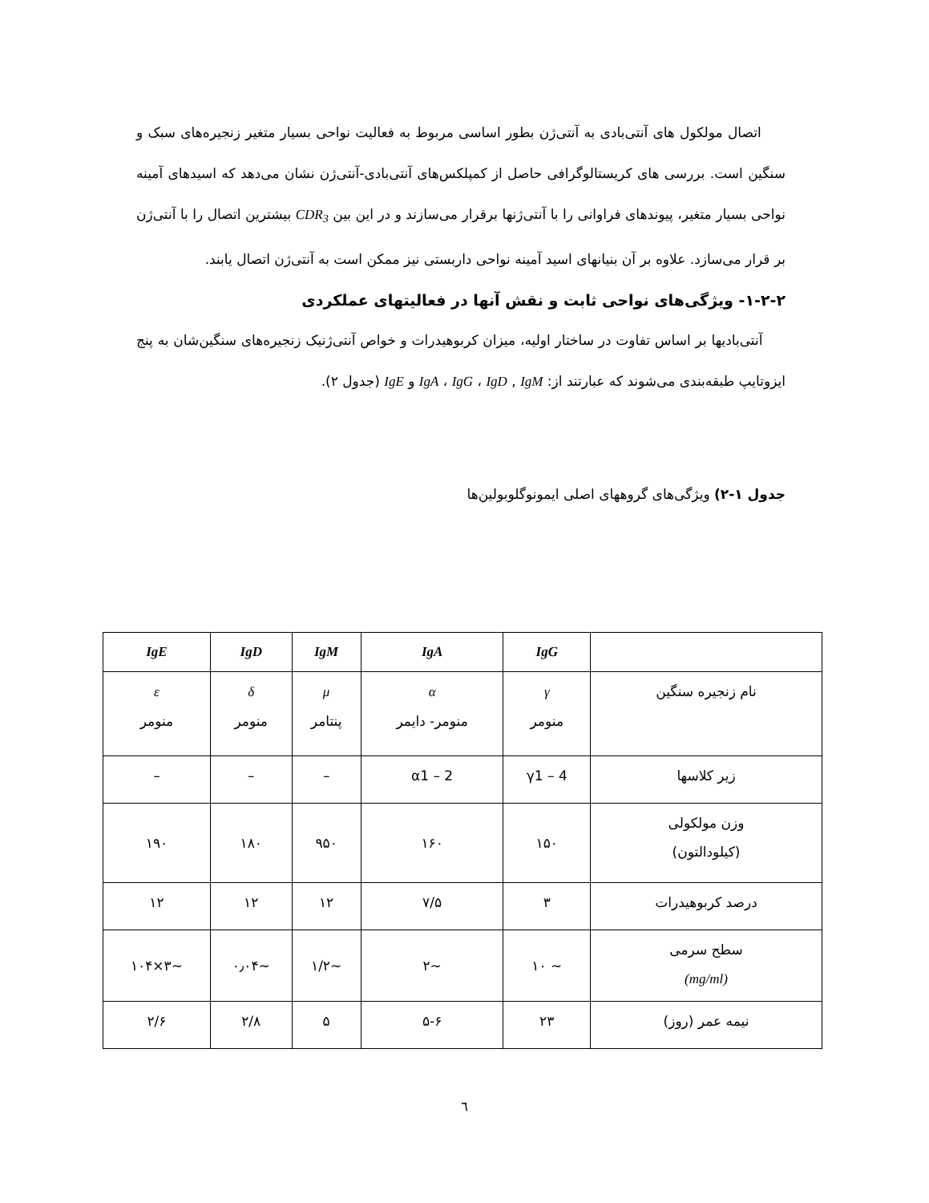اتصال مولکول های آنتی‌بادی به آنتی‌ژن بطور اساسی مربوط به فعالیت نواحی بسیار متغیر زنجیره‌های سبک و سنگین است. بررسی های کریستالوگرافی حاصل از کمپلکس‌های آنتی‌بادی-آنتی‌ژن نشان می‌دهد که اسیدهای آمینه نواحی بسیار متغیر، پیوندهای فراوانی را با آنتی‌ژنها برقرار می‌سازند و در این بین CDR<sub>3</sub> بیشترین اتصال را با آنتی‌ژن بر قرار می‌سازد. علاوه بر آن بنیانهای اسید آمینه نواحی داربستی نیز ممکن است به آنتی‌ژن اتصال یابند.
۱-۲-۲- ویژگی‌های نواحی ثابت و نقش آنها در فعالیتهای عملکردی
آنتی‌بادیها بر اساس تفاوت در ساختار اولیه، میزان کربوهیدرات و خواص آنتی‌ژنیک زنجیره‌های سنگین‌شان به پنج ایزوتایپ طبقه‌بندی می‌شوند که عبارتند از: IgA ، IgG ، IgD , IgM و IgE (جدول ۲).
جدول ۱-۲) ویژگی‌های گروههای اصلی ایمونوگلوبولین‌ها
| | IgG | IgA | IgM | IgD | IgE |
| --- | --- | --- | --- | --- | --- |
| نام زنجیره سنگین | γ منومر | α منومر- دایمر | μ پنتامر | δ منومر | ε منومر |
| زیر کلاسها | γ1 – 4 | α1 – 2 | – | – | – |
| وزن مولکولی (کیلودالتون) | ۱۵۰ | ۱۶۰ | ۹۵۰ | ۱۸۰ | ۱۹۰ |
| درصد کربوهیدرات | ۳ | ۷/۵ | ۱۲ | ۱۲ | ۱۲ |
| سطح سرمی (mg/ml) | ~ ۱۰ | ~۲ | ~۱/۲ | ~۰٫۰۴ | ~۳×۱۰۴ |
| نیمه عمر (روز) | ۲۳ | ۵-۶ | ۵ | ۲/۸ | ۲/۶ |
٦